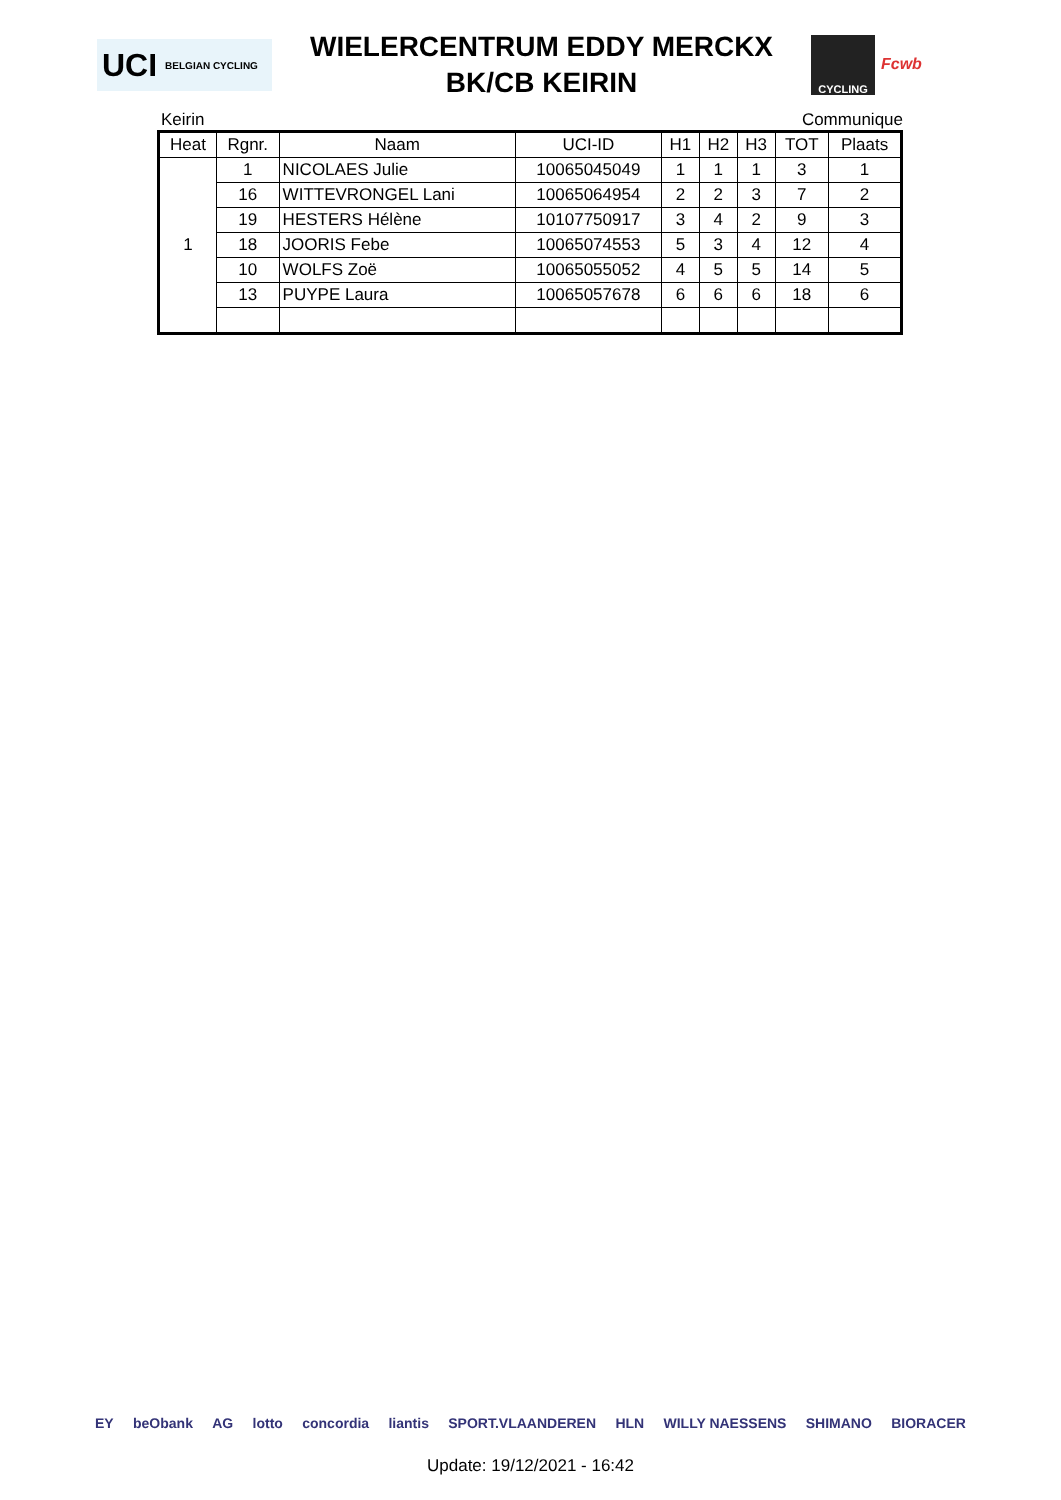UCI BELGIAN CYCLING
WIELERCENTRUM EDDY MERCKX
BK/CB KEIRIN
CYCLING
Fcwb
Keirin Communique
| Heat | Rgnr. | Naam | UCI-ID | H1 | H2 | H3 | TOT | Plaats |
| --- | --- | --- | --- | --- | --- | --- | --- | --- |
| 1 | 1 | NICOLAES Julie | 10065045049 | 1 | 1 | 1 | 3 | 1 |
| | 16 | WITTEVRONGEL Lani | 10065064954 | 2 | 2 | 3 | 7 | 2 |
| | 19 | HESTERS Hélène | 10107750917 | 3 | 4 | 2 | 9 | 3 |
| | 18 | JOORIS Febe | 10065074553 | 5 | 3 | 4 | 12 | 4 |
| | 10 | WOLFS Zoë | 10065055052 | 4 | 5 | 5 | 14 | 5 |
| | 13 | PUYPE Laura | 10065057678 | 6 | 6 | 6 | 18 | 6 |
EY beObank AG lotto concordia liantis SPORT.VLAANDEREN HLN WILLY NAESSENS SHIMANO BIORACER
Update: 19/12/2021 - 16:42